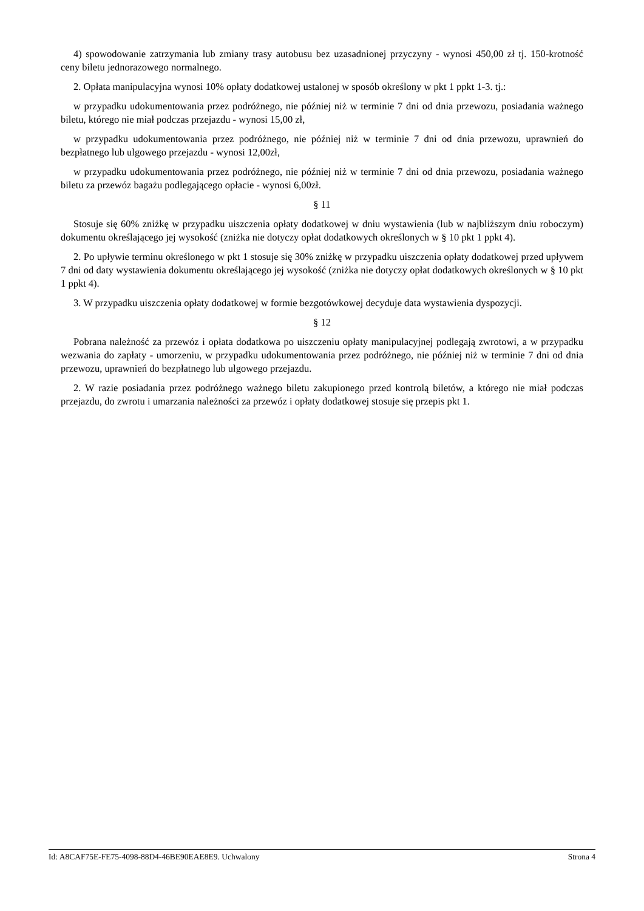4) spowodowanie zatrzymania lub zmiany trasy autobusu bez uzasadnionej przyczyny - wynosi 450,00 zł tj. 150-krotność ceny biletu jednorazowego normalnego.
2. Opłata manipulacyjna wynosi 10% opłaty dodatkowej ustalonej w sposób określony w pkt 1 ppkt 1-3. tj.:
w przypadku udokumentowania przez podróżnego, nie później niż w terminie 7 dni od dnia przewozu, posiadania ważnego biletu, którego nie miał podczas przejazdu - wynosi 15,00 zł,
w przypadku udokumentowania przez podróżnego, nie później niż w terminie 7 dni od dnia przewozu, uprawnień do bezpłatnego lub ulgowego przejazdu - wynosi 12,00zł,
w przypadku udokumentowania przez podróżnego, nie później niż w terminie 7 dni od dnia przewozu, posiadania ważnego biletu za przewóz bagażu podlegającego opłacie - wynosi 6,00zł.
§ 11
Stosuje się 60% zniżkę w przypadku uiszczenia opłaty dodatkowej w dniu wystawienia (lub w najbliższym dniu roboczym) dokumentu określającego jej wysokość (zniżka nie dotyczy opłat dodatkowych określonych w § 10 pkt 1 ppkt 4).
2. Po upływie terminu określonego w pkt 1 stosuje się 30% zniżkę w przypadku uiszczenia opłaty dodatkowej przed upływem 7 dni od daty wystawienia dokumentu określającego jej wysokość (zniżka nie dotyczy opłat dodatkowych określonych w § 10 pkt 1 ppkt 4).
3. W przypadku uiszczenia opłaty dodatkowej w formie bezgotówkowej decyduje data wystawienia dyspozycji.
§ 12
Pobrana należność za przewóz i opłata dodatkowa po uiszczeniu opłaty manipulacyjnej podlegają zwrotowi, a w przypadku wezwania do zapłaty - umorzeniu, w przypadku udokumentowania przez podróżnego, nie później niż w terminie 7 dni od dnia przewozu, uprawnień do bezpłatnego lub ulgowego przejazdu.
2. W razie posiadania przez podróżnego ważnego biletu zakupionego przed kontrolą biletów, a którego nie miał podczas przejazdu, do zwrotu i umarzania należności za przewóz i opłaty dodatkowej stosuje się przepis pkt 1.
Id: A8CAF75E-FE75-4098-88D4-46BE90EAE8E9. Uchwalony Strona 4